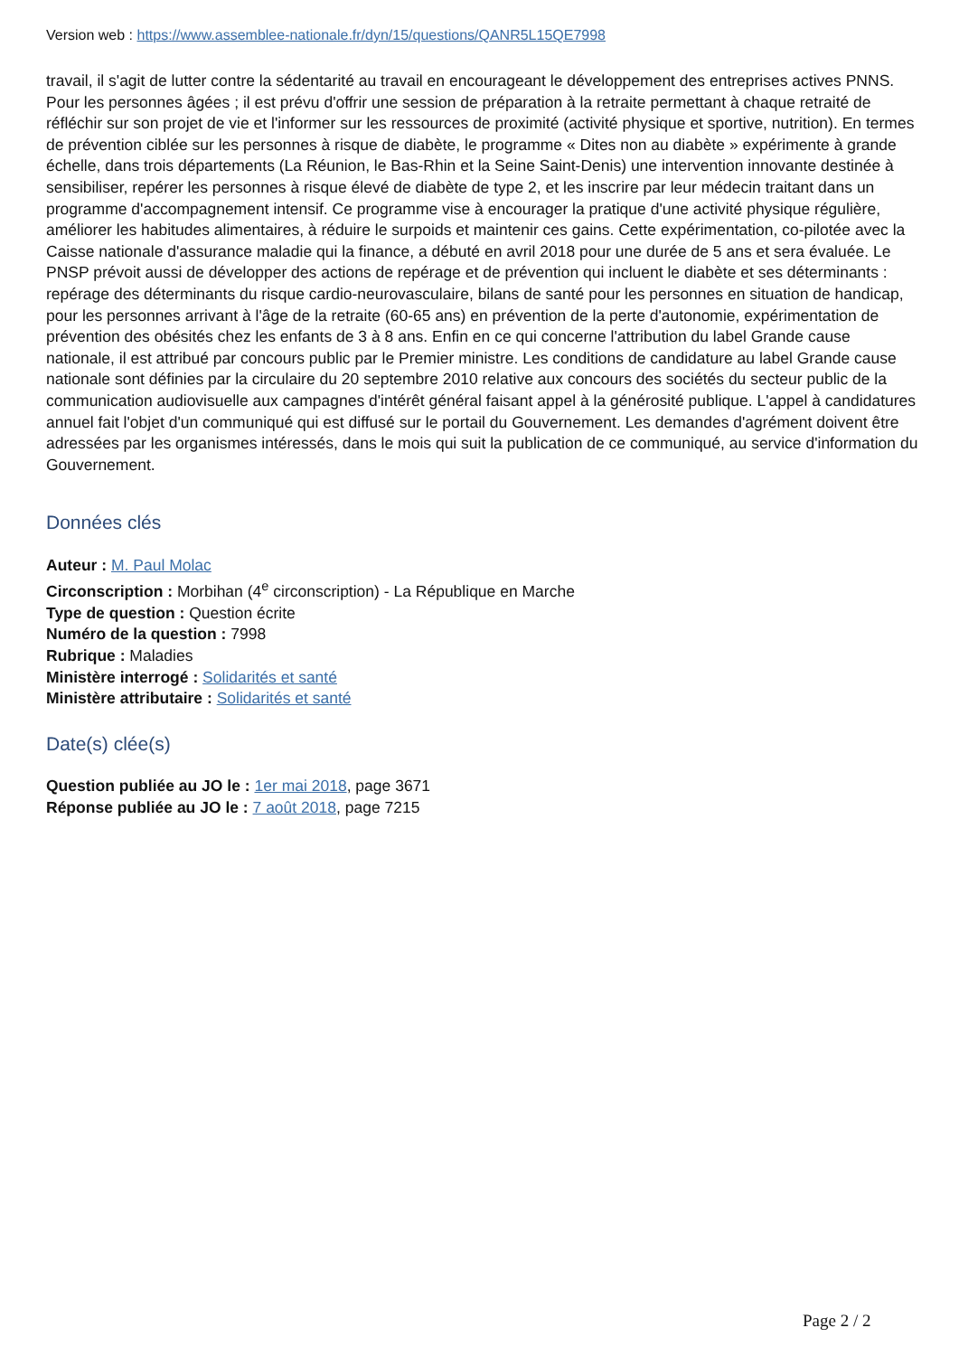Version web : https://www.assemblee-nationale.fr/dyn/15/questions/QANR5L15QE7998
travail, il s'agit de lutter contre la sédentarité au travail en encourageant le développement des entreprises actives PNNS. Pour les personnes âgées ; il est prévu d'offrir une session de préparation à la retraite permettant à chaque retraité de réfléchir sur son projet de vie et l'informer sur les ressources de proximité (activité physique et sportive, nutrition). En termes de prévention ciblée sur les personnes à risque de diabète, le programme « Dites non au diabète » expérimente à grande échelle, dans trois départements (La Réunion, le Bas-Rhin et la Seine Saint-Denis) une intervention innovante destinée à sensibiliser, repérer les personnes à risque élevé de diabète de type 2, et les inscrire par leur médecin traitant dans un programme d'accompagnement intensif. Ce programme vise à encourager la pratique d'une activité physique régulière, améliorer les habitudes alimentaires, à réduire le surpoids et maintenir ces gains. Cette expérimentation, co-pilotée avec la Caisse nationale d'assurance maladie qui la finance, a débuté en avril 2018 pour une durée de 5 ans et sera évaluée. Le PNSP prévoit aussi de développer des actions de repérage et de prévention qui incluent le diabète et ses déterminants : repérage des déterminants du risque cardio-neurovasculaire, bilans de santé pour les personnes en situation de handicap, pour les personnes arrivant à l'âge de la retraite (60-65 ans) en prévention de la perte d'autonomie, expérimentation de prévention des obésités chez les enfants de 3 à 8 ans. Enfin en ce qui concerne l'attribution du label Grande cause nationale, il est attribué par concours public par le Premier ministre. Les conditions de candidature au label Grande cause nationale sont définies par la circulaire du 20 septembre 2010 relative aux concours des sociétés du secteur public de la communication audiovisuelle aux campagnes d'intérêt général faisant appel à la générosité publique. L'appel à candidatures annuel fait l'objet d'un communiqué qui est diffusé sur le portail du Gouvernement. Les demandes d'agrément doivent être adressées par les organismes intéressés, dans le mois qui suit la publication de ce communiqué, au service d'information du Gouvernement.
Données clés
Auteur : M. Paul Molac
Circonscription : Morbihan (4<sup>e</sup> circonscription) - La République en Marche
Type de question : Question écrite
Numéro de la question : 7998
Rubrique : Maladies
Ministère interrogé : Solidarités et santé
Ministère attributaire : Solidarités et santé
Date(s) clée(s)
Question publiée au JO le : 1er mai 2018, page 3671
Réponse publiée au JO le : 7 août 2018, page 7215
Page 2 / 2